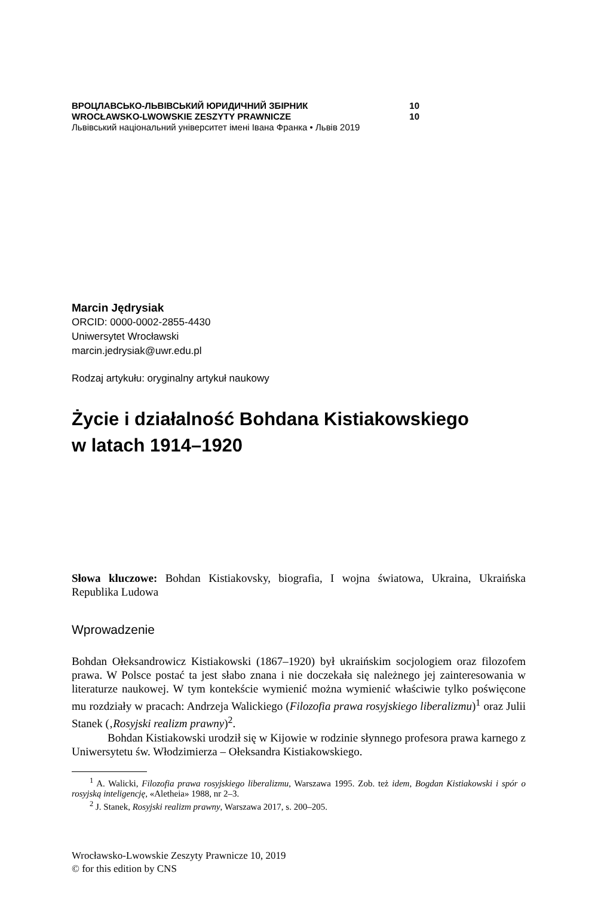ВРОЦЛАВСЬКО-ЛЬВІВСЬКИЙ ЮРИДИЧНИЙ ЗБІРНИК 10
WROCŁAWSKO-LWOWSKIE ZESZYTY PRAWNICZE 10
Львівський національний університет імені Івана Франка • Львів 2019
Marcin Jędrysiak
ORCID: 0000-0002-2855-4430
Uniwersytet Wrocławski
marcin.jedrysiak@uwr.edu.pl
Rodzaj artykułu: oryginalny artykuł naukowy
Życie i działalność Bohdana Kistiakowskiego
w latach 1914–1920
Słowa kluczowe: Bohdan Kistiakovsky, biografia, I wojna światowa, Ukraina, Ukraińska Republika Ludowa
Wprowadzenie
Bohdan Ołeksandrowicz Kistiakowski (1867–1920) był ukraińskim socjologiem oraz filozofem prawa. W Polsce postać ta jest słabo znana i nie doczekała się należnego jej zainteresowania w literaturze naukowej. W tym kontekście wymienić można wymienić właściwie tylko poświęcone mu rozdziały w pracach: Andrzeja Walickiego (Filozofia prawa rosyjskiego liberalizmu)<sup>1</sup> oraz Julii Stanek (‚Rosyjski realizm prawny)<sup>2</sup>.
Bohdan Kistiakowski urodził się w Kijowie w rodzinie słynnego profesora prawa karnego z Uniwersytetu św. Włodzimierza – Ołeksandra Kistiakowskiego.
<sup>1</sup> A. Walicki, Filozofia prawa rosyjskiego liberalizmu, Warszawa 1995. Zob. też idem, Bogdan Kistiakowski i spór o rosyjską inteligencję, «Aletheia» 1988, nr 2–3.
<sup>2</sup> J. Stanek, Rosyjski realizm prawny, Warszawa 2017, s. 200–205.
Wrocławsko-Lwowskie Zeszyty Prawnicze 10, 2019
© for this edition by CNS